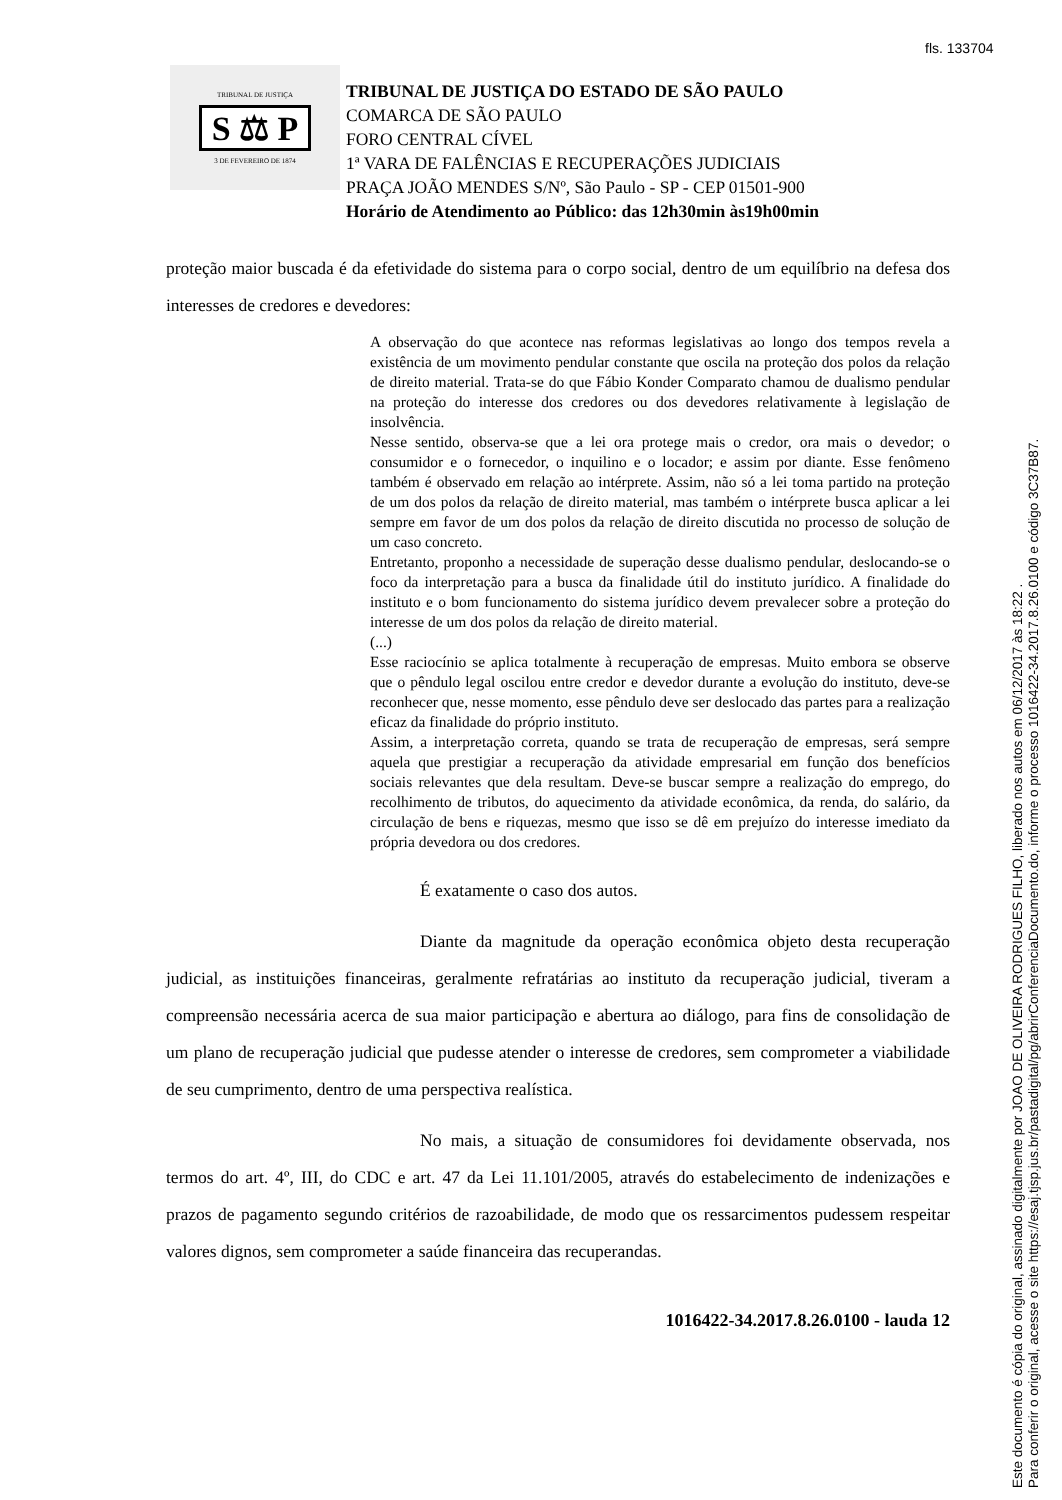fls. 133704
TRIBUNAL DE JUSTIÇA
S ⚖ P
3 DE FEVEREIRO DE 1874
TRIBUNAL DE JUSTIÇA DO ESTADO DE SÃO PAULO
COMARCA DE SÃO PAULO
FORO CENTRAL CÍVEL
1ª VARA DE FALÊNCIAS E RECUPERAÇÕES JUDICIAIS
PRAÇA JOÃO MENDES S/Nº, São Paulo - SP - CEP 01501-900
Horário de Atendimento ao Público: das 12h30min às19h00min
proteção maior buscada é da efetividade do sistema para o corpo social, dentro de um equilíbrio na defesa dos interesses de credores e devedores:
A observação do que acontece nas reformas legislativas ao longo dos tempos revela a existência de um movimento pendular constante que oscila na proteção dos polos da relação de direito material. Trata-se do que Fábio Konder Comparato chamou de dualismo pendular na proteção do interesse dos credores ou dos devedores relativamente à legislação de insolvência.
Nesse sentido, observa-se que a lei ora protege mais o credor, ora mais o devedor; o consumidor e o fornecedor, o inquilino e o locador; e assim por diante. Esse fenômeno também é observado em relação ao intérprete. Assim, não só a lei toma partido na proteção de um dos polos da relação de direito material, mas também o intérprete busca aplicar a lei sempre em favor de um dos polos da relação de direito discutida no processo de solução de um caso concreto.
Entretanto, proponho a necessidade de superação desse dualismo pendular, deslocando-se o foco da interpretação para a busca da finalidade útil do instituto jurídico. A finalidade do instituto e o bom funcionamento do sistema jurídico devem prevalecer sobre a proteção do interesse de um dos polos da relação de direito material.
(...)
Esse raciocínio se aplica totalmente à recuperação de empresas. Muito embora se observe que o pêndulo legal oscilou entre credor e devedor durante a evolução do instituto, deve-se reconhecer que, nesse momento, esse pêndulo deve ser deslocado das partes para a realização eficaz da finalidade do próprio instituto.
Assim, a interpretação correta, quando se trata de recuperação de empresas, será sempre aquela que prestigiar a recuperação da atividade empresarial em função dos benefícios sociais relevantes que dela resultam. Deve-se buscar sempre a realização do emprego, do recolhimento de tributos, do aquecimento da atividade econômica, da renda, do salário, da circulação de bens e riquezas, mesmo que isso se dê em prejuízo do interesse imediato da própria devedora ou dos credores.
É exatamente o caso dos autos.
Diante da magnitude da operação econômica objeto desta recuperação judicial, as instituições financeiras, geralmente refratárias ao instituto da recuperação judicial, tiveram a compreensão necessária acerca de sua maior participação e abertura ao diálogo, para fins de consolidação de um plano de recuperação judicial que pudesse atender o interesse de credores, sem comprometer a viabilidade de seu cumprimento, dentro de uma perspectiva realística.
No mais, a situação de consumidores foi devidamente observada, nos termos do art. 4º, III, do CDC e art. 47 da Lei 11.101/2005, através do estabelecimento de indenizações e prazos de pagamento segundo critérios de razoabilidade, de modo que os ressarcimentos pudessem respeitar valores dignos, sem comprometer a saúde financeira das recuperandas.
1016422-34.2017.8.26.0100 - lauda 12
Este documento é cópia do original, assinado digitalmente por JOAO DE OLIVEIRA RODRIGUES FILHO, liberado nos autos em 06/12/2017 às 18:22 .
Para conferir o original, acesse o site https://esaj.tjsp.jus.br/pastadigital/pg/abrirConferenciaDocumento.do, informe o processo 1016422-34.2017.8.26.0100 e código 3C37B87.